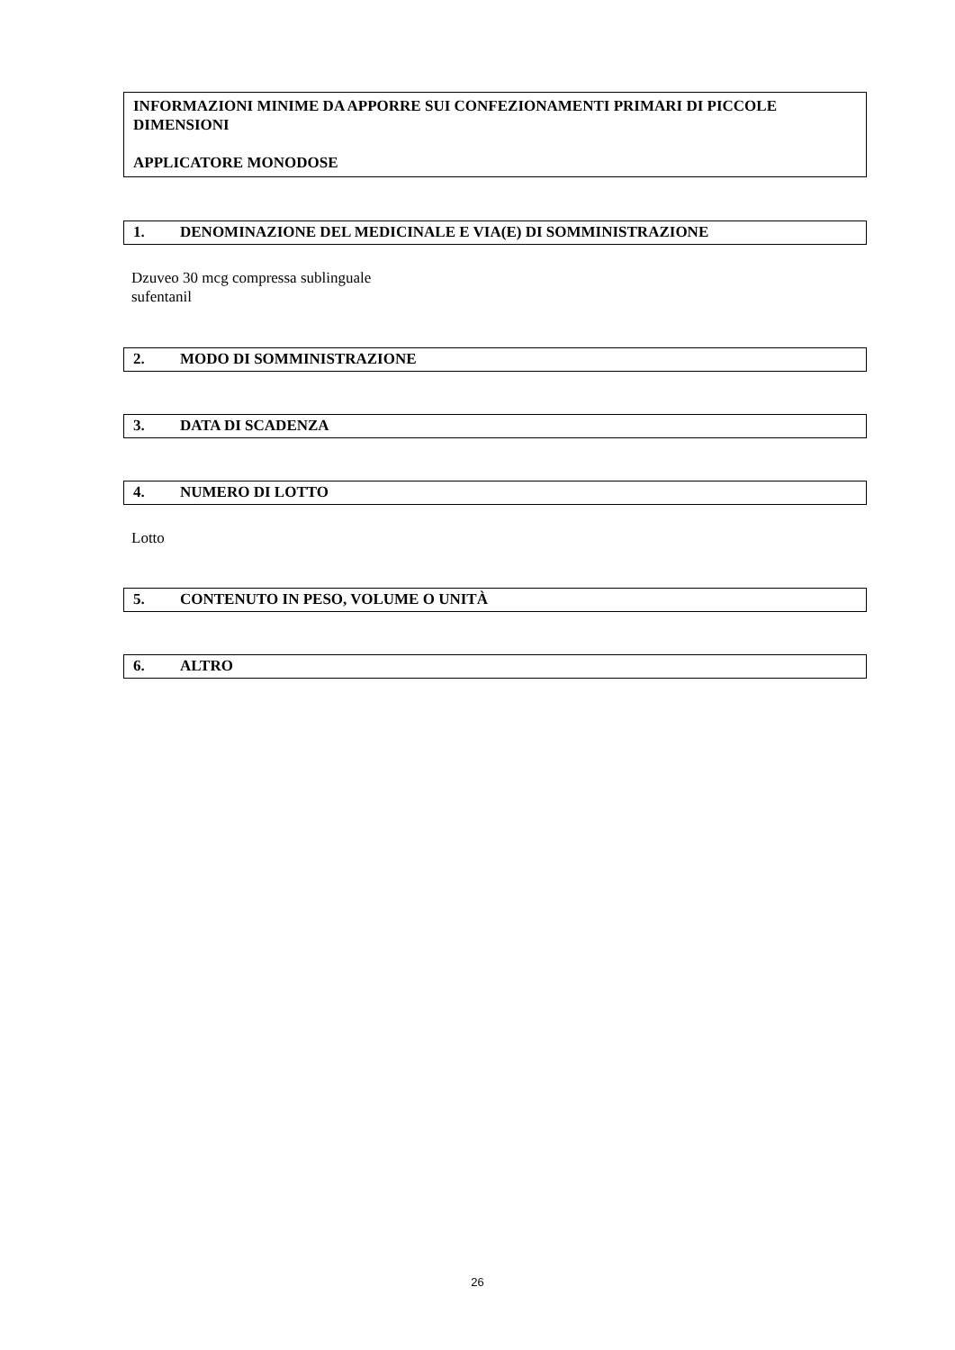INFORMAZIONI MINIME DA APPORRE SUI CONFEZIONAMENTI PRIMARI DI PICCOLE DIMENSIONI
APPLICATORE MONODOSE
1. DENOMINAZIONE DEL MEDICINALE E VIA(E) DI SOMMINISTRAZIONE
Dzuveo 30 mcg compressa sublinguale
sufentanil
2. MODO DI SOMMINISTRAZIONE
3. DATA DI SCADENZA
4. NUMERO DI LOTTO
Lotto
5. CONTENUTO IN PESO, VOLUME O UNITÀ
6. ALTRO
26